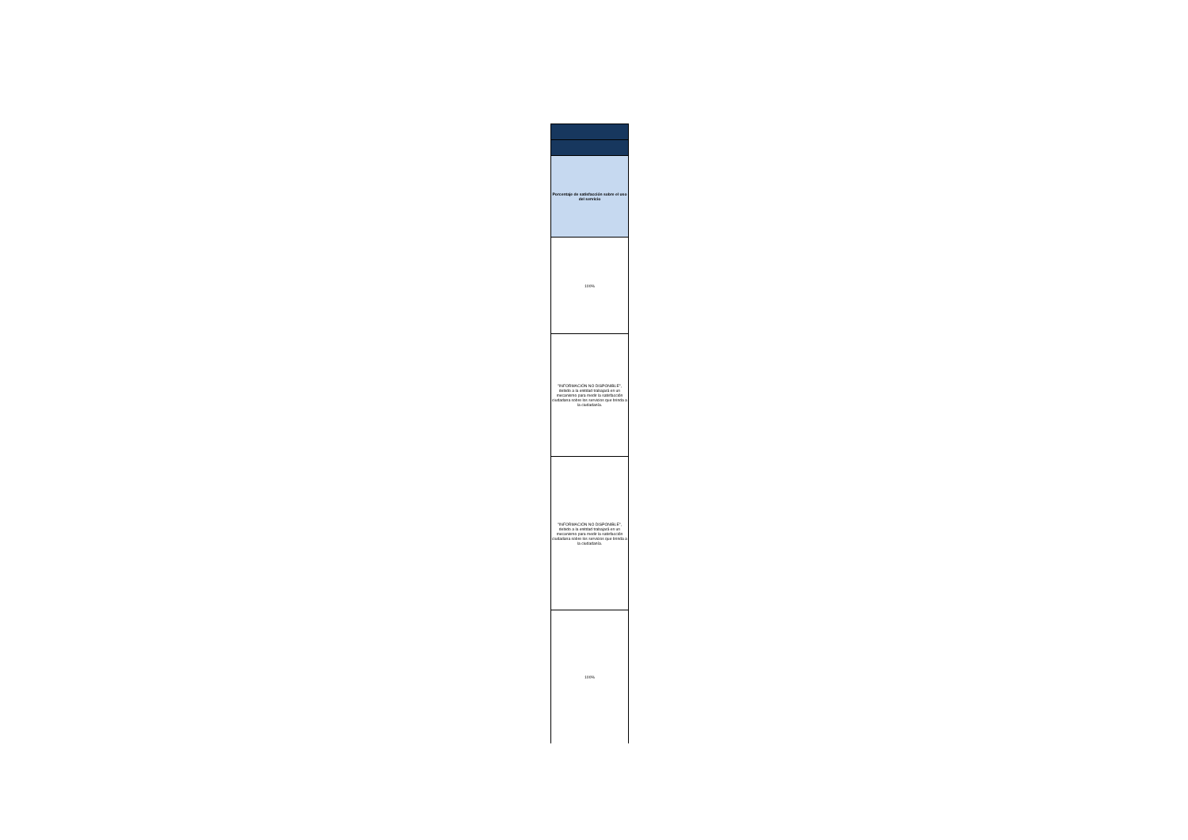| Porcentaje de satisfacción sobre el uso del servicio |
| --- |
| 100% |
| "INFORMACIÓN NO DISPONIBLE", debido a la enitdad trabajará en un mecanismo para medir la satisfacción ciudadana sobre los servicios que brinda a la ciudadanía. |
| "INFORMACIÓN NO DISPONIBLE", debido a la enitdad trabajará en un mecanismo para medir la satisfacción ciudadana sobre los servicios que brinda a la ciudadanía. |
| 100% |